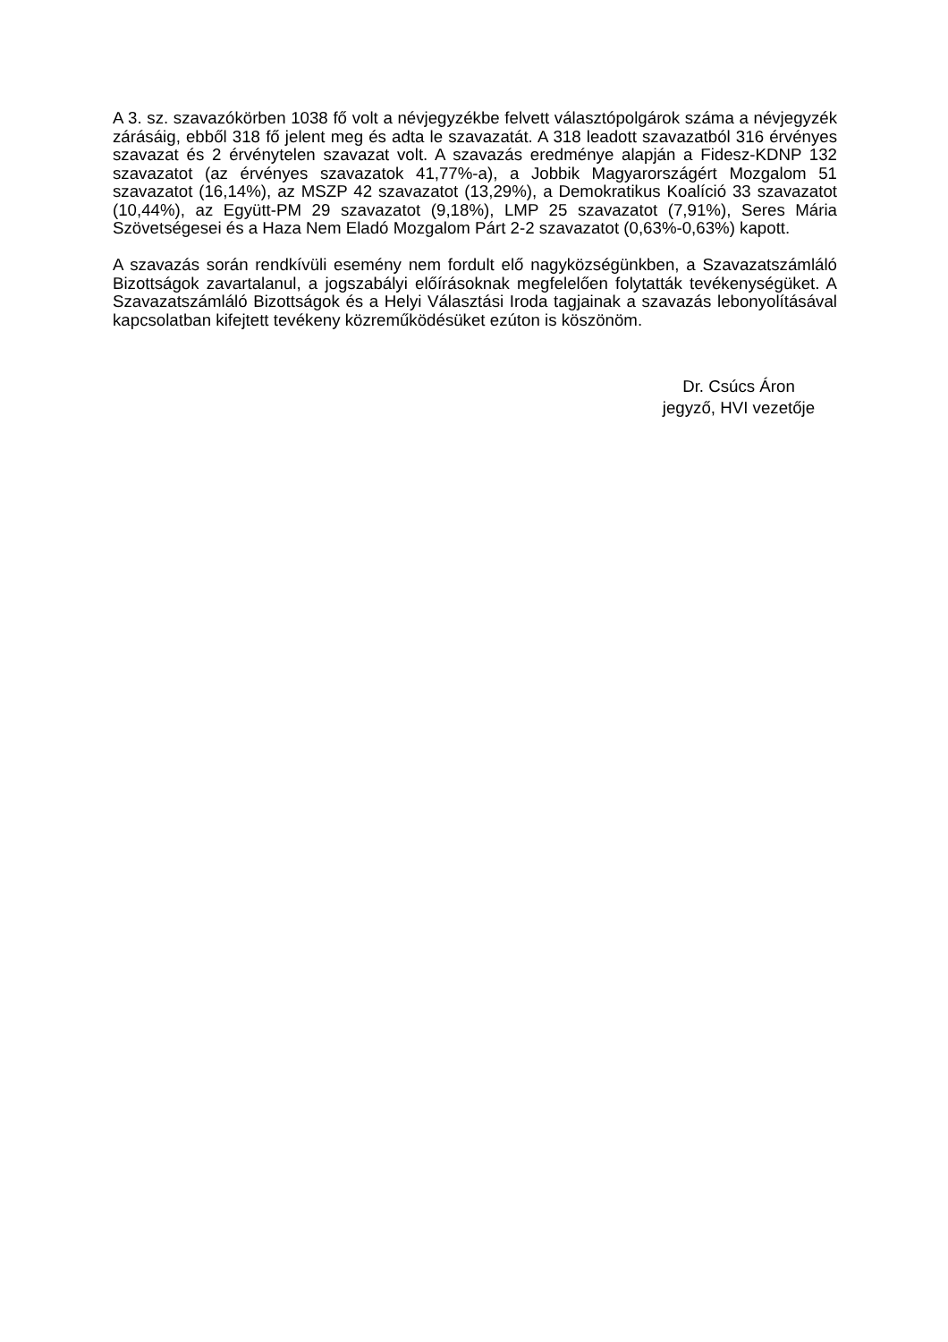A 3. sz. szavazókörben 1038 fő volt a névjegyzékbe felvett választópolgárok száma a névjegyzék zárásáig, ebből 318 fő jelent meg és adta le szavazatát. A 318 leadott szavazatból 316 érvényes szavazat és 2 érvénytelen szavazat volt. A szavazás eredménye alapján a Fidesz-KDNP 132 szavazatot (az érvényes szavazatok 41,77%-a), a Jobbik Magyarországért Mozgalom 51 szavazatot (16,14%), az MSZP 42 szavazatot (13,29%), a Demokratikus Koalíció 33 szavazatot (10,44%), az Együtt-PM 29 szavazatot (9,18%), LMP 25 szavazatot (7,91%), Seres Mária Szövetségesei és a Haza Nem Eladó Mozgalom Párt 2-2 szavazatot (0,63%-0,63%) kapott.
A szavazás során rendkívüli esemény nem fordult elő nagyközségünkben, a Szavazatszámláló Bizottságok zavartalanul, a jogszabályi előírásoknak megfelelően folytatták tevékenységüket. A Szavazatszámláló Bizottságok és a Helyi Választási Iroda tagjainak a szavazás lebonyolításával kapcsolatban kifejtett tevékeny közreműködésüket ezúton is köszönöm.
Dr. Csúcs Áron
jegyző, HVI vezetője